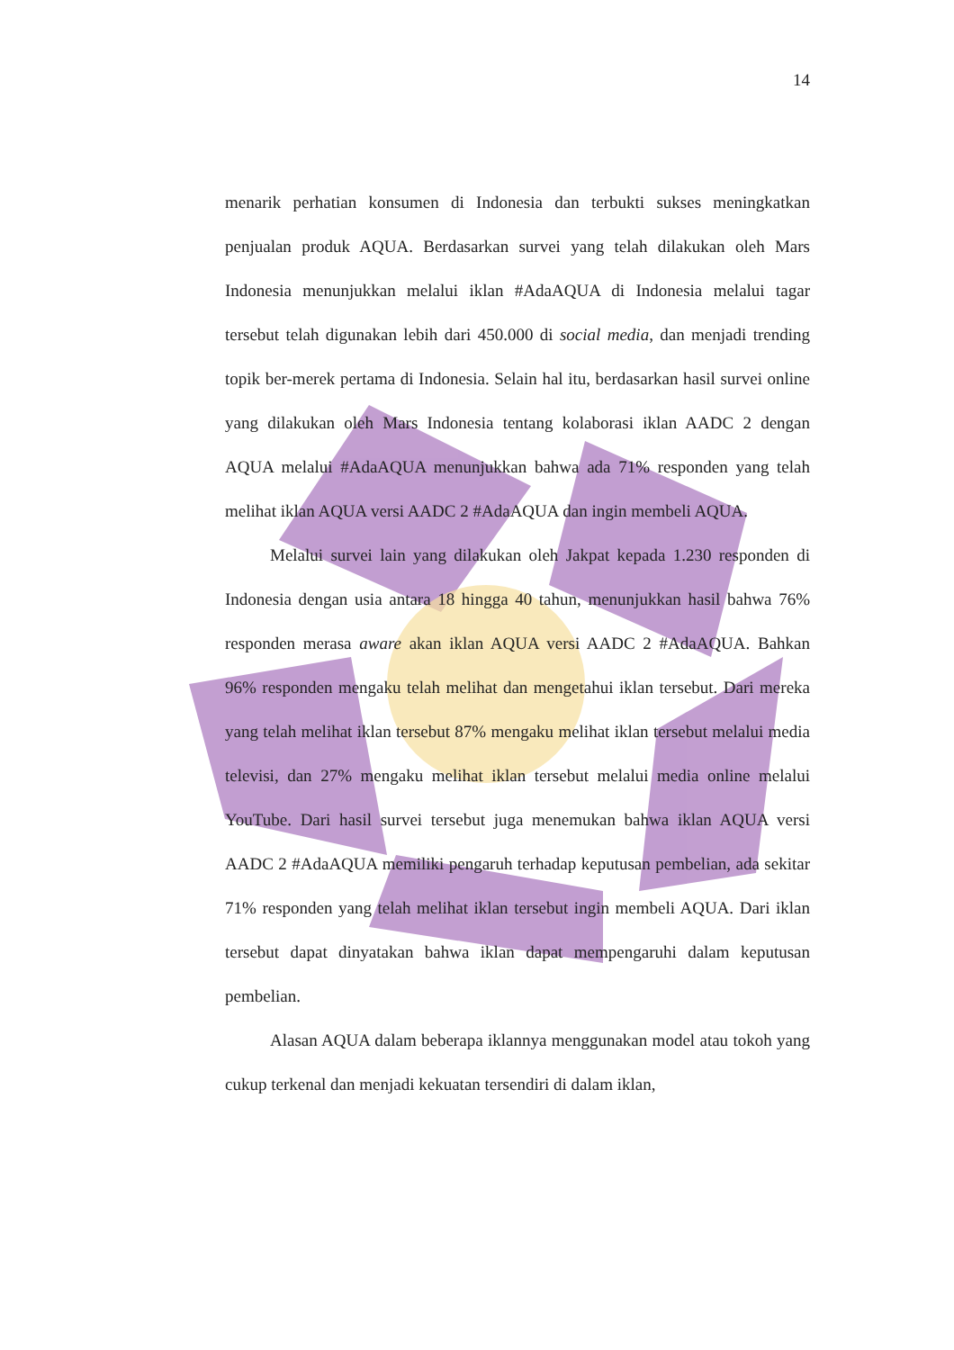14
menarik perhatian konsumen di Indonesia dan terbukti sukses meningkatkan penjualan produk AQUA. Berdasarkan survei yang telah dilakukan oleh Mars Indonesia menunjukkan melalui iklan #AdaAQUA di Indonesia melalui tagar tersebut telah digunakan lebih dari 450.000 di social media, dan menjadi trending topik ber-merek pertama di Indonesia. Selain hal itu, berdasarkan hasil survei online yang dilakukan oleh Mars Indonesia tentang kolaborasi iklan AADC 2 dengan AQUA melalui #AdaAQUA menunjukkan bahwa ada 71% responden yang telah melihat iklan AQUA versi AADC 2 #AdaAQUA dan ingin membeli AQUA.
Melalui survei lain yang dilakukan oleh Jakpat kepada 1.230 responden di Indonesia dengan usia antara 18 hingga 40 tahun, menunjukkan hasil bahwa 76% responden merasa aware akan iklan AQUA versi AADC 2 #AdaAQUA. Bahkan 96% responden mengaku telah melihat dan mengetahui iklan tersebut. Dari mereka yang telah melihat iklan tersebut 87% mengaku melihat iklan tersebut melalui media televisi, dan 27% mengaku melihat iklan tersebut melalui media online melalui YouTube. Dari hasil survei tersebut juga menemukan bahwa iklan AQUA versi AADC 2 #AdaAQUA memiliki pengaruh terhadap keputusan pembelian, ada sekitar 71% responden yang telah melihat iklan tersebut ingin membeli AQUA. Dari iklan tersebut dapat dinyatakan bahwa iklan dapat mempengaruhi dalam keputusan pembelian.
Alasan AQUA dalam beberapa iklannya menggunakan model atau tokoh yang cukup terkenal dan menjadi kekuatan tersendiri di dalam iklan,